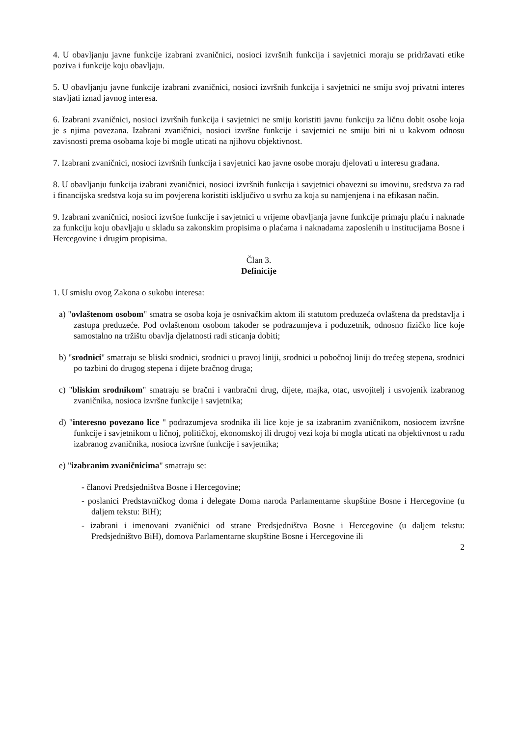4. U obavljanju javne funkcije izabrani zvaničnici, nosioci izvršnih funkcija i savjetnici moraju se pridržavati etike poziva i funkcije koju obavljaju.
5. U obavljanju javne funkcije izabrani zvaničnici, nosioci izvršnih funkcija i savjetnici ne smiju svoj privatni interes stavljati iznad javnog interesa.
6. Izabrani zvaničnici, nosioci izvršnih funkcija i savjetnici ne smiju koristiti javnu funkciju za ličnu dobit osobe koja je s njima povezana. Izabrani zvaničnici, nosioci izvršne funkcije i savjetnici ne smiju biti ni u kakvom odnosu zavisnosti prema osobama koje bi mogle uticati na njihovu objektivnost.
7. Izabrani zvaničnici, nosioci izvršnih funkcija i savjetnici kao javne osobe moraju djelovati u interesu građana.
8. U obavljanju funkcija izabrani zvaničnici, nosioci izvršnih funkcija i savjetnici obavezni su imovinu, sredstva za rad i financijska sredstva koja su im povjerena koristiti isključivo u svrhu za koja su namjenjena i na efikasan način.
9. Izabrani zvaničnici, nosioci izvršne funkcije i savjetnici u vrijeme obavljanja javne funkcije primaju plaću i naknade za funkciju koju obavljaju u skladu sa zakonskim propisima o plaćama i naknadama zaposlenih u institucijama Bosne i Hercegovine i drugim propisima.
Član 3.
Definicije
1. U smislu ovog Zakona o sukobu interesa:
a) "ovlaštenom osobom" smatra se osoba koja je osnivačkim aktom ili statutom preduzeća ovlaštena da predstavlja i zastupa preduzeće. Pod ovlaštenom osobom također se podrazumjeva i poduzetnik, odnosno fizičko lice koje samostalno na tržištu obavlja djelatnosti radi sticanja dobiti;
b) "srodnici" smatraju se bliski srodnici, srodnici u pravoj liniji, srodnici u pobočnoj liniji do trećeg stepena, srodnici po tazbini do drugog stepena i dijete bračnog druga;
c) "bliskim srodnikom" smatraju se bračni i vanbračni drug, dijete, majka, otac, usvojitelj i usvojenik izabranog zvaničnika, nosioca izvršne funkcije i savjetnika;
d) "interesno povezano lice " podrazumjeva srodnika ili lice koje je sa izabranim zvaničnikom, nosiocem izvršne funkcije i savjetnikom u ličnoj, političkoj, ekonomskoj ili drugoj vezi koja bi mogla uticati na objektivnost u radu izabranog zvaničnika, nosioca izvršne funkcije i savjetnika;
e) "izabranim zvaničnicima" smatraju se:
- članovi Predsjedništva Bosne i Hercegovine;
- poslanici Predstavničkog doma i delegate Doma naroda Parlamentarne skupštine Bosne i Hercegovine (u daljem tekstu: BiH);
- izabrani i imenovani zvaničnici od strane Predsjedništva Bosne i Hercegovine (u daljem tekstu: Predsjedništvo BiH), domova Parlamentarne skupštine Bosne i Hercegovine ili
2